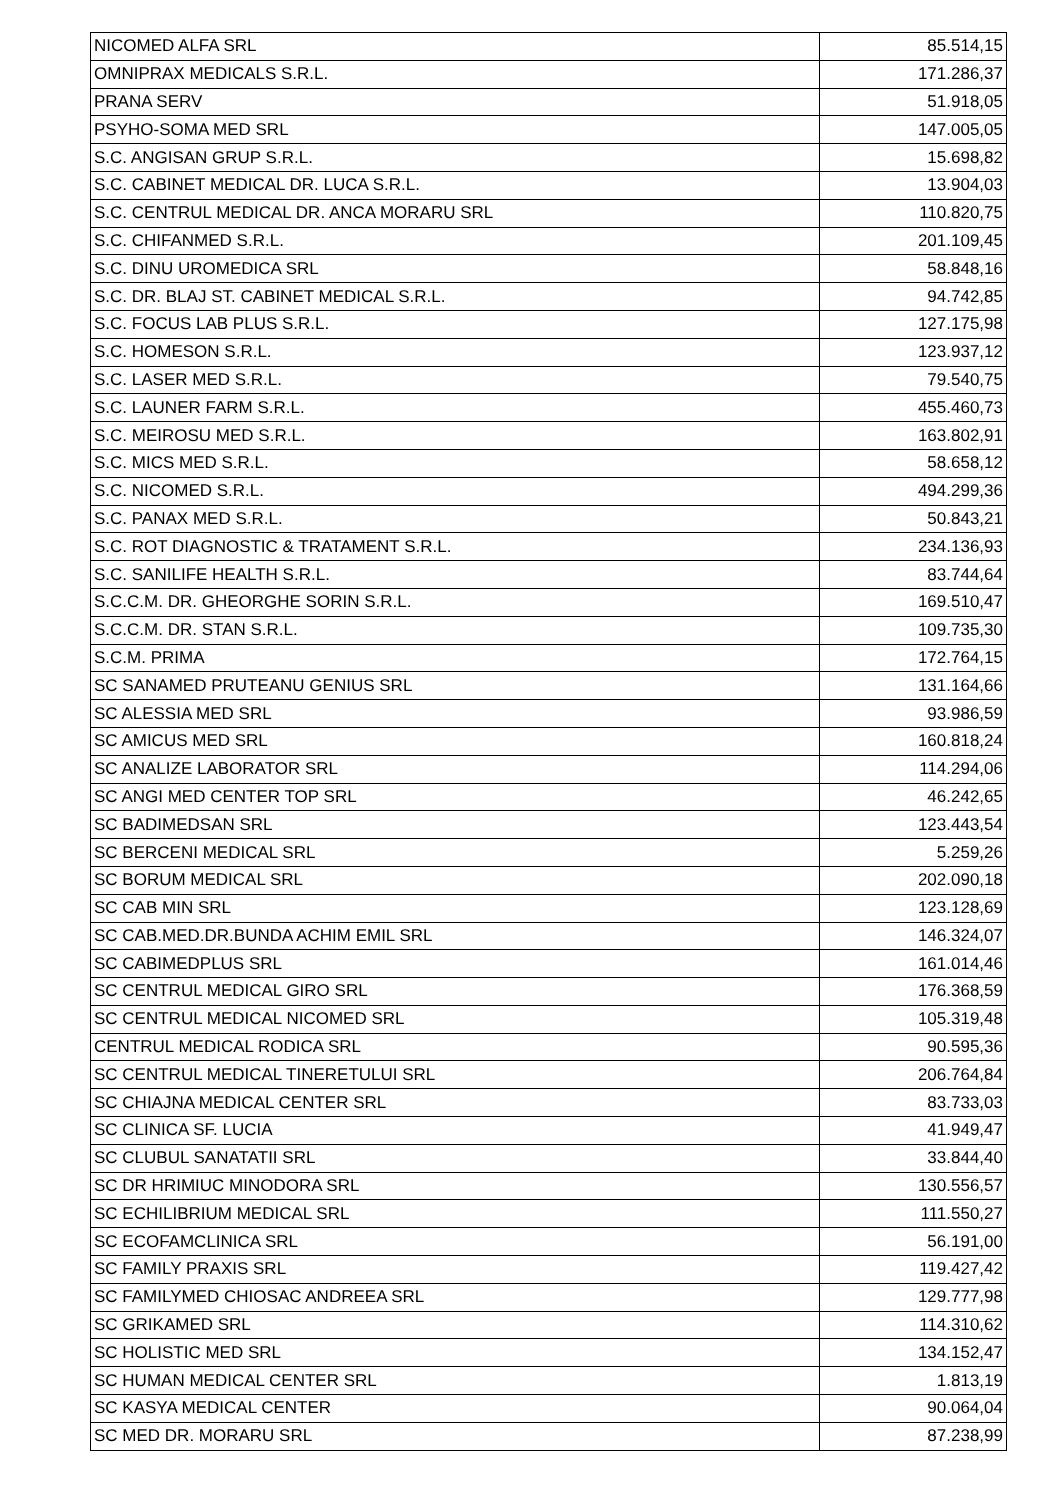| NICOMED ALFA SRL | 85.514,15 |
| OMNIPRAX MEDICALS S.R.L. | 171.286,37 |
| PRANA SERV | 51.918,05 |
| PSYHO-SOMA MED SRL | 147.005,05 |
| S.C. ANGISAN GRUP S.R.L. | 15.698,82 |
| S.C. CABINET MEDICAL DR. LUCA S.R.L. | 13.904,03 |
| S.C. CENTRUL MEDICAL DR. ANCA MORARU SRL | 110.820,75 |
| S.C. CHIFANMED S.R.L. | 201.109,45 |
| S.C. DINU UROMEDICA SRL | 58.848,16 |
| S.C. DR. BLAJ ST. CABINET MEDICAL S.R.L. | 94.742,85 |
| S.C. FOCUS LAB PLUS S.R.L. | 127.175,98 |
| S.C. HOMESON S.R.L. | 123.937,12 |
| S.C. LASER MED S.R.L. | 79.540,75 |
| S.C. LAUNER FARM S.R.L. | 455.460,73 |
| S.C. MEIROSU MED S.R.L. | 163.802,91 |
| S.C. MICS MED S.R.L. | 58.658,12 |
| S.C. NICOMED S.R.L. | 494.299,36 |
| S.C. PANAX MED S.R.L. | 50.843,21 |
| S.C. ROT DIAGNOSTIC & TRATAMENT S.R.L. | 234.136,93 |
| S.C. SANILIFE HEALTH S.R.L. | 83.744,64 |
| S.C.C.M. DR. GHEORGHE SORIN S.R.L. | 169.510,47 |
| S.C.C.M. DR. STAN S.R.L. | 109.735,30 |
| S.C.M. PRIMA | 172.764,15 |
| SC SANAMED PRUTEANU GENIUS SRL | 131.164,66 |
| SC ALESSIA MED SRL | 93.986,59 |
| SC AMICUS MED SRL | 160.818,24 |
| SC ANALIZE LABORATOR SRL | 114.294,06 |
| SC ANGI MED CENTER TOP SRL | 46.242,65 |
| SC BADIMEDSAN SRL | 123.443,54 |
| SC BERCENI MEDICAL SRL | 5.259,26 |
| SC BORUM MEDICAL SRL | 202.090,18 |
| SC CAB MIN SRL | 123.128,69 |
| SC CAB.MED.DR.BUNDA ACHIM EMIL SRL | 146.324,07 |
| SC CABIMEDPLUS SRL | 161.014,46 |
| SC CENTRUL MEDICAL GIRO SRL | 176.368,59 |
| SC CENTRUL MEDICAL NICOMED SRL | 105.319,48 |
| CENTRUL MEDICAL RODICA SRL | 90.595,36 |
| SC CENTRUL MEDICAL TINERETULUI SRL | 206.764,84 |
| SC CHIAJNA MEDICAL CENTER SRL | 83.733,03 |
| SC CLINICA SF. LUCIA | 41.949,47 |
| SC CLUBUL SANATATII SRL | 33.844,40 |
| SC DR HRIMIUC MINODORA SRL | 130.556,57 |
| SC ECHILIBRIUM MEDICAL SRL | 111.550,27 |
| SC ECOFAMCLINICA SRL | 56.191,00 |
| SC FAMILY PRAXIS SRL | 119.427,42 |
| SC FAMILYMED CHIOSAC ANDREEA SRL | 129.777,98 |
| SC GRIKAMED SRL | 114.310,62 |
| SC HOLISTIC MED SRL | 134.152,47 |
| SC HUMAN MEDICAL CENTER SRL | 1.813,19 |
| SC KASYA MEDICAL CENTER | 90.064,04 |
| SC MED DR. MORARU SRL | 87.238,99 |